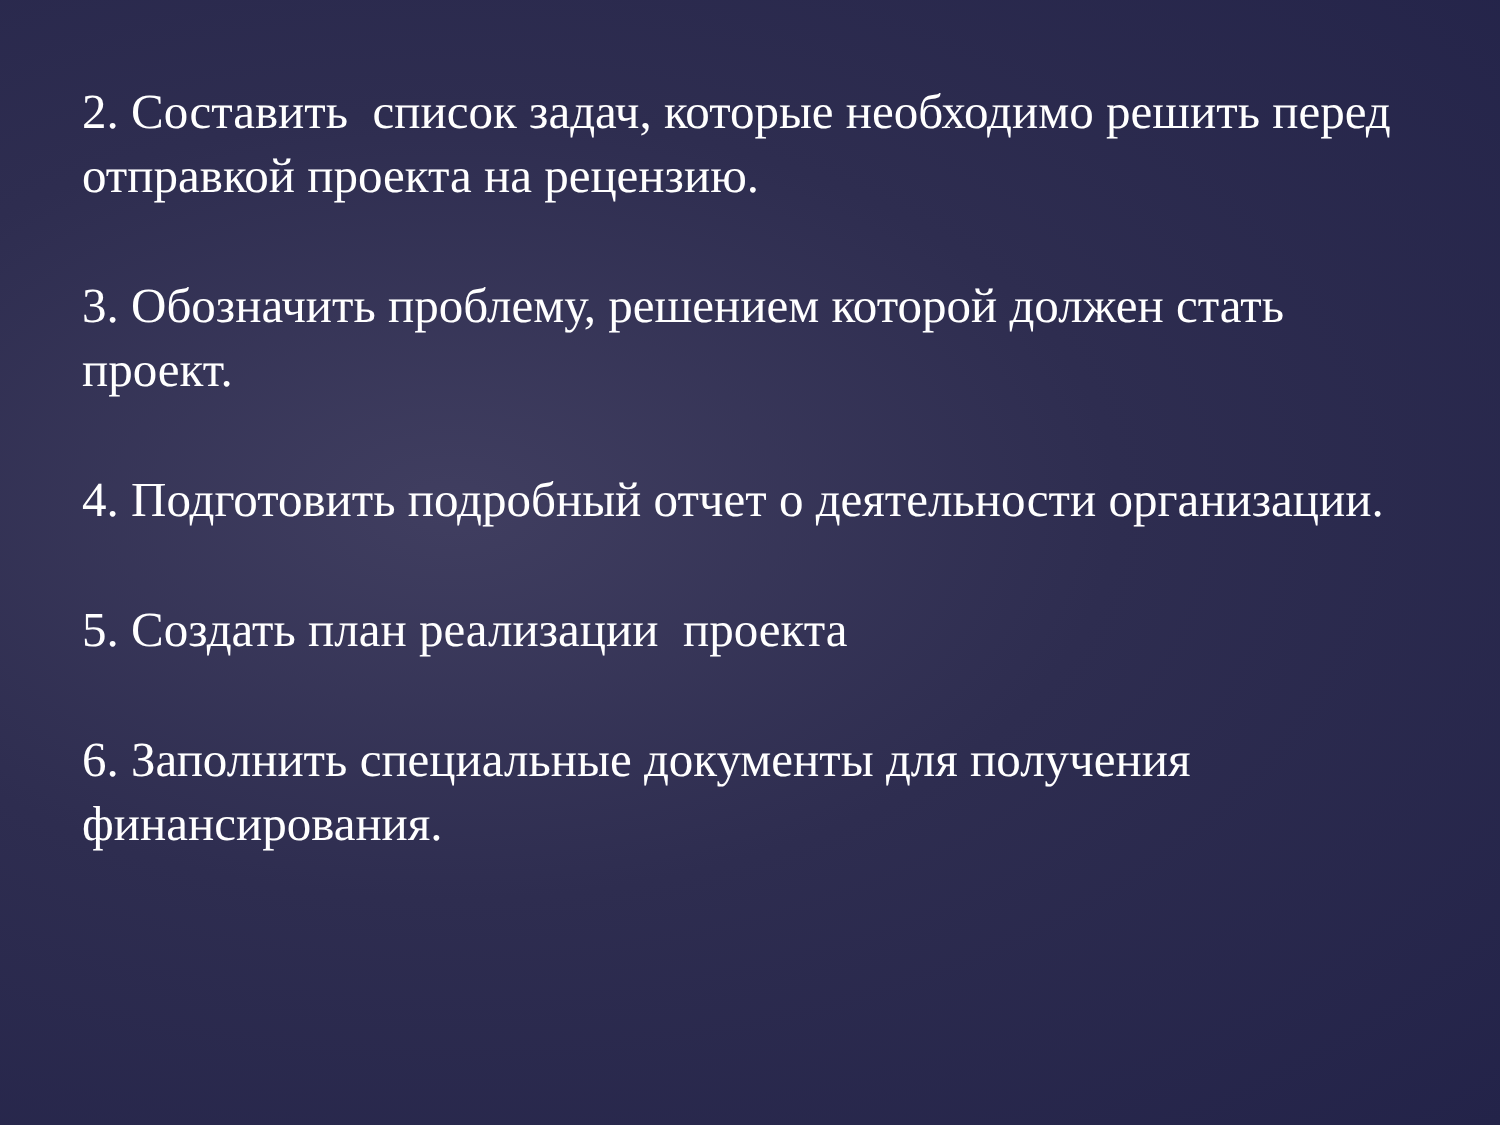2. Составить список задач, которые необходимо решить перед отправкой проекта на рецензию.
3. Обозначить проблему, решением которой должен стать проект.
4. Подготовить подробный отчет о деятельности организации.
5. Создать план реализации проекта
6. Заполнить специальные документы для получения финансирования.